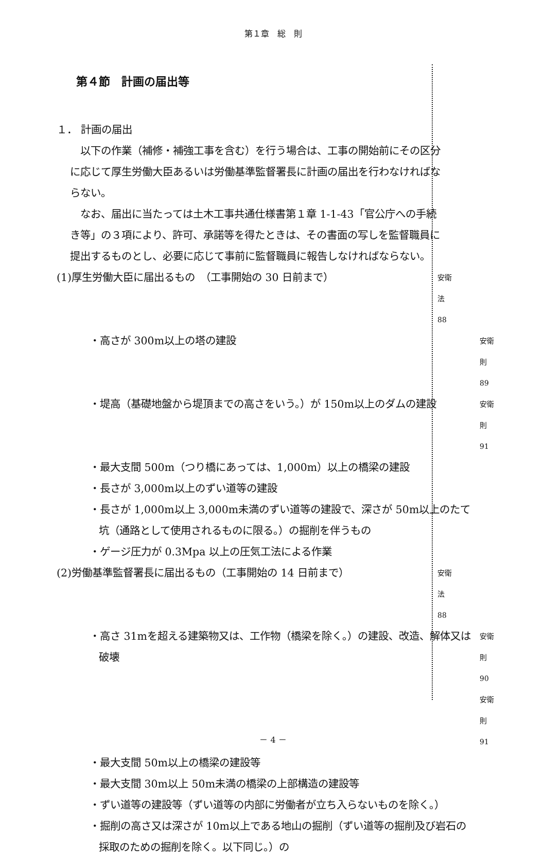第１章　総　則
第４節　計画の届出等
１． 計画の届出
　以下の作業（補修・補強工事を含む）を行う場合は、工事の開始前にその区分に応じて厚生労働大臣あるいは労働基準監督署長に計画の届出を行わなければならない。
　なお、届出に当たっては土木工事共通仕様書第１章 1-1-43「官公庁への手続き等」の３項により、許可、承諾等を得たときは、その書面の写しを監督職員に提出するものとし、必要に応じて事前に監督職員に報告しなければならない。
(1)厚生労働大臣に届出るもの　（工事開始の 30 日前まで）
安衛法　88
・高さが 300m以上の塔の建設
安衛則　89
・堤高（基礎地盤から堤頂までの高さをいう。）が 150m以上のダムの建設
安衛則　91
・最大支間 500m（つり橋にあっては、1,000m）以上の橋梁の建設
・長さが 3,000m以上のずい道等の建設
・長さが 1,000m以上 3,000m未満のずい道等の建設で、深さが 50m以上のたて坑（通路として使用されるものに限る。）の掘削を伴うもの
・ゲージ圧力が 0.3Mpa 以上の圧気工法による作業
(2)労働基準監督署長に届出るもの（工事開始の 14 日前まで）
安衛法　88
・高さ 31mを超える建築物又は、工作物（橋梁を除く。）の建設、改造、解体又は破壊
安衛則　90
安衛則　91
・最大支間 50m以上の橋梁の建設等
・最大支間 30m以上 50m未満の橋梁の上部構造の建設等
・ずい道等の建設等（ずい道等の内部に労働者が立ち入らないものを除く。）
・掘削の高さ又は深さが 10m以上である地山の掘削（ずい道等の掘削及び岩石の採取のための掘削を除く。以下同じ。）の
－ 4 －